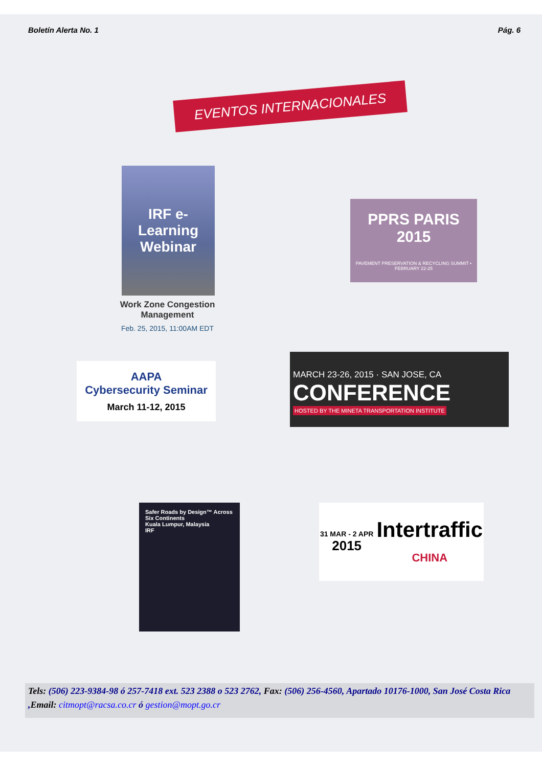Boletín Alerta No. 1 Pág. 6
EVENTOS INTERNACIONALES
IRF e-Learning Webinar
Work Zone Congestion Management
Feb. 25, 2015, 11:00AM EDT
PPRS PARIS 2015
PAVEMENT PRESERVATION & RECYCLING SUMMIT • FEBRUARY 22-25
AAPA
Cybersecurity Seminar
March 11-12, 2015
MARCH 23-26, 2015 · SAN JOSE, CA
CONFERENCE
HOSTED BY THE MINETA TRANSPORTATION INSTITUTE
Safer Roads by Design™ Across Six Continents
Kuala Lumpur, Malaysia
IRF
31 MAR - 2 APR
2015 Intertraffic
CHINA
Tels: (506) 223-9384-98 ó 257-7418 ext. 523 2388 o 523 2762, Fax: (506) 256-4560, Apartado 10176-1000, San José Costa Rica ,Email: citmopt@racsa.co.cr ó gestion@mopt.go.cr